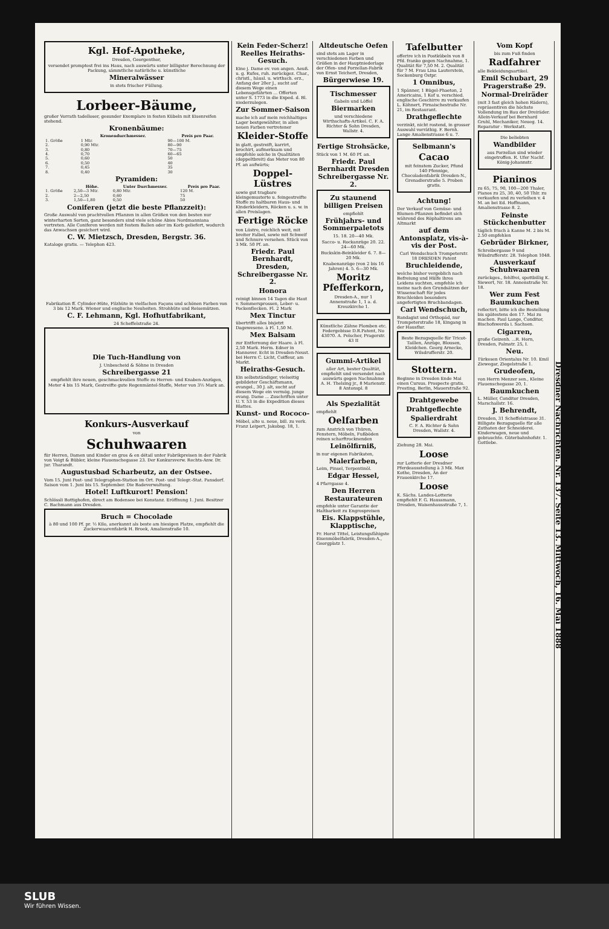Kgl. Hof-Apotheke,
Dresden, Georgenthor,
versendet promptest frei ins Haus, nach auswärts unter billigster Berechnung der Packung, sämmtliche natürliche u. künstliche
Mineralwässer
in stets frischer Füllung.
Lorbeer-Bäume,
großer Vorrath tadelloser, gesunder Exemplare in festen Kübeln mit Eisenreifen stehend.
Kronenbäume:
| | Kronendurchmesser. | Preis pro Paar. |
| --- | --- | --- |
| 1. Größe | 1 Mtr. | 90—100 M. |
| 2. | 0,90 Mtr. | 80—90 |
| 3. | 0,80 | 70—75 |
| 4. | 0,70 | 60—65 |
| 5. | 0,60 | 50 |
| 6. | 0,50 | 40 |
| 7. | 0,45 | 35 |
| 8. | 0,40 | 30 |
Pyramiden:
| | Höhe. | Unter Durchmesser. | Preis pro Paar. |
| --- | --- | --- | --- |
| 1. Größe | 2,50—3 Mtr. | 0,80 Mtr. | 120 M. |
| 2. | 2—2,50 | 0,60 | 75 |
| 3. | 1,50—1,80 | 0,50 | 50 |
Coniferen (jetzt die beste Pflanzzeit):
Große Auswahl von prachtvollen Pflanzen in allen Größen von den besten nur winterharten Sorten, ganz besonders sind viele schöne Abies Nordmanniana vertreten. Alle Coniferen werden mit festem Ballen oder im Korb geliefert, wodurch das Anwachsen gesichert wird.
C. W. Mietzsch, Dresden, Bergstr. 36.
Kataloge gratis. — Telephon 423.
Fabrikation ff. Cylinder-Hüte, Filzhüte in vielfachen Façons und schönen Farben von 3 bis 12 Mark. Wiener und englische Neuheiten. Strohhüte und Reisemützen.
C. F. Lehmann, Kgl. Hofhutfabrikant,
24 Scheffelstraße 24.
Die Tuch-Handlung von
J. Unbescheid & Söhne in Dresden
Schreibergasse 21
empfiehlt ihre neuen, geschmackvollen Stoffe zu Herren- und Knaben-Anzügen, Meter 4 bis 15 Mark, Gestreifte gute Regenmäntel-Stoffe, Meter von 3½ Mark an.
Konkurs-Ausverkauf
von
Schuhwaaren
für Herren, Damen und Kinder en gros & en détail unter Fabrikpreisen in der Fabrik von Voigt & Bübler, kleine Plauenschegasse 23. Der Konkursverw. Rechts-Anw. Dr. jur. Tharandt.
Augustusbad Scharbeutz, an der Ostsee.
Vom 15. Juni Post- und Telegraphen-Station im Ort. Post- und Telegr.-Stat. Pansdorf. Saison vom 1. Juni bis 15. September. Die Badeverwaltung.
Hotel! Luftkurort! Pension!
Schlössli Bottighofen, direct am Bodensee bei Konstanz. Eröffnung 1. Juni. Besitzer C. Bachmann aus Dresden.
Bruch = Chocolade
à 80 und 100 Pf. pr. ½ Kilo, anerkannt als beste am hiesigen Platze, empfiehlt die Zuckerwaarenfabrik H. Broek, Amalienstraße 10.
Kein Feder-Scherz! Reelles Heiraths-Gesuch.
Eine j. Dame ev. von angen. Aeuß. u. g. Rufes, ruh. zurückgez. Char., christl., häusl. u. wirthsch. erz., Anfang der 20er J., sucht auf diesem Wege einen Lebensgefährten ... Offerten unter S. 1773 in die Exped. d. Bl. niederzulegen.
Zur Sommer-Saison
mache ich auf mein reichhaltiges Lager bestgewählter, in allen neuen Farben vertretener
Kleider-Stoffe
in glatt, gestreift, karrirt, brochirt, aufmerksam und empfehle solche in Qualitäten (doppeltbreit) das Meter von 80 Pf. an aufwärts;
Doppel-Lüstres
sowie gut tragbare kleingemusterte u. feingestreifte Stoffe zu haltbaren Haus- und Kinderkleidern, Röcken u. s. w. in allen Preislagen.
Fertige Röcke
von Lüstre, reichlich weit, mit breiter Falbel, sowie mit Schweif und Schnure versehen. Stück von 3 Mk. 50 Pf. an.
Friedr. Paul Bernhardt, Dresden, Schreibergasse Nr. 2.
Honora
reinigt binnen 14 Tagen die Haut v. Sommersprossen, Leber- u. Pockenflecken. Fl. 2 Mark
Mex Tinctur
übertrifft alles bisjetzt Dagewesene. à Fl. 1,50 M.
Mex Balsam
zur Entfernung der Haare. à Fl. 2,50 Mark. Herm. Edner in Hannover. Echt in Dresden-Neust. bei Herrn C. Licht, Coiffeur, am Markt.
Heiraths-Gesuch.
Ein selbstständiger, vielseitig gebildeter Geschäftsmann, evangel., 30 J. alt, sucht auf diesem Wege ein vermög. junge evang. Dame ... Zuschriften unter U. Y. 53 in die Expedition dieses Blattes.
Kunst- und Rococo-
Möbel, alte u. neue, bill. zu verk. Franz Leipert, Jakobsg. 18, 1.
Altdeutsche Oefen
sind stets am Lager in verschiedenen Farben und Größen in der Hauptniederlage der Ofen- und Porzellan-Fabrik von Ernst Teichert, Dresden,
Bürgerwiese 19.
Tischmesser
Gabeln und Löffel
Biermarken
und verschiedene Wirthschafts-Artikel. C. F. A. Richter & Sohn Dresden, Wallstr. 4.
Fertige Strohsäcke,
Stück von 1 M. 60 Pf. an.
Friedr. Paul Bernhardt Dresden Schreibergasse Nr. 2.
Zu staunend billigen Preisen
empfiehlt
Frühjahrs- und Sommerpaletots
15. 18. 20—40 Mk.
Sacco- u. Rockanzüge 20. 22. 24—60 Mk.
Buckskin-Beinkleider 6. 7. 8—20 Mk.
Knabenanzüge (von 2 bis 16 Jahren) 4. 5. 6—30 Mk.
Moritz Pfefferkorn,
Dresden-A., nur 1 Annenstraße 1, 1 a. d. Kreuzkirche 1.
Künstliche Zähne Plomben etc. Federgebisse D.R.Patent, No 43070. A. Pelscher, Pragerstr. 43 II
Gummi-Artikel
aller Art, bester Qualität, empfiehlt und versendet nach auswärts gegen Nachnahme A. H. Thelsing jr., 8 Marienstr. 8 Antonspl. 8
Als Spezialität
empfiehlt
Oelfarben
zum Anstrich von Thüren, Fenstern, Möbeln, Fußböden reinen scharftrocknenden
Leinölfirniß,
in nur eigenen Fabrikaten,
Malerfarben,
Leim, Pinsel, Terpentinöl.
Edgar Hessel,
4 Pfarrgasse 4.
Den Herren Restaurateuren
empfehle unter Garantie der Haltbarkeit zu Engrospreisen
Eis. Klappstühle, Klapptische,
Fr. Horst Tittel, Leistungsfähigste Eisenmöbelfabrik, Dresden-A., Georgplatz 1.
Tafelbutter
offerire ich in Postkübeln von 8 Pfd. franko gegen Nachnahme, 1. Qualität für 7,50 M. 2. Qualität für 7 M. Frau Lina Lauterstein, Seckenburg Ostpr.
1 Omnibus,
1 Spänner, 1 Bügel-Phaeton, 2 Americains, 1 Kof u. verschied. englische Geschirre zu verkaufen L. Köhnert, Pirnaischestraße Nr. 21, im Restaurant.
Drathgeflechte
verzinkt, nicht rostend, in grosser Auswahl vorräthig. F. Bernh. Lange Amalienstrasse 6 u. 7.
Selbmann's
Cacao
mit feinstem Zucker, Pfund 140 Pfennige, Chocoladenfabrik Dresden-N., Grenadierstraße 5. Proben gratis.
Achtung!
Der Verkauf von Gemüse- und Blumen-Pflanzen befindet sich während des Röphaltirens am Altmarkt
auf dem Antonsplatz, vis-à-vis der Post.
Carl Wendschuch Trompeterstr. 18 DRESDEN Patent
Bruchleidende,
welche bisher vergeblich nach Befreiung und Hülfe ihres Leidens suchten, empfehle ich meine nach den Grundsätzen der Wissenschaft für jedes Bruchleiden besonders angefertigten Bruchbandagen.
Carl Wendschuch,
Bandagist und Orthopäd, nur Trompeterstraße 18, Eingang in der Hausflur.
Beste Bezugsquelle für Tricot-Taillen, Anzüge, Blousen, Kleidchen. Georg Arnecke, Wilsdrufferstr. 20.
Stottern.
Beginne in Dresden Ende Mai einen Cursus. Prospecte gratis. Presting, Berlin, Mauerstraße 92.
Drahtgewebe
Drahtgeflechte
Spalierdraht
C. F. A. Richter & Sohn Dresden, Wallstr. 4.
Ziehung 28. Mai.
Loose
zur Lotterie der Dresdner Pferdeausstellung à 3 Mk. Max Kothe, Dresden, An der Frauenkirche 17.
Loose
K. Sächs. Landes-Lotterie empfiehlt F. G. Haussmann, Dresden, Waisenhausstraße 7, 1.
Vom Kopf
bis zum Fuß finden
Radfahrer
alle Bekleidungsartikel.
Emil Schubart, 29 Pragerstraße 29.
Normal-Dreiräder
(mit 3 fast gleich hohen Rädern), repräsentiren die höchste Vollendung im Bau der Dreiräder. Allein-Verkauf bei Bernhard Gruhl, Mechaniker, Neueg. 14. Reparatur - Werkstatt.
Die beliebten
Wandbilder
aus Porzellan sind wieder eingetroffen. R. Ufer Nachf. König-Johannstr.
Pianinos
zu 65, 75, 90, 100—200 Thaler, Pianos zu 25, 30, 40, 50 Thlr. zu verkaufen und zu verleihen v. 4 M. an bei Ed. Hoffmann, Amalienstrasse 8. 2.
Feinste Stückchenbutter
täglich frisch à Kanne M. 2 bis M. 2.50 empfehlen
Gebrüder Birkner,
Schreibergasse 9 und Wilsdrufferstr. 28. Telephon 1048.
Ausverkauf Schuhwaaren
zurückges., fehlfrei, spottbillig K. Siewert, Nr. 18. Annenstraße Nr. 18.
Wer zum Fest Baumkuchen
reflectirt, bitte ich die Bestellung bis spätestens den 17. Mai zu machen. Paul Lange, Conditor, Bischofswerda i. Sachsen.
Cigarren,
große Geizenh. ...R. Horn, Dresden, Palmstr. 25, I.
Neu.
Türkesen Orientalus Nr. 10. Emil Ziewegar, Ziegelstraße 1.
Grudeofen,
von Herrn Menzer sen., Kleine Plauenschegasse 20, 1.
Baumkuchen
L. Müller, Conditor Dresden, Marschallstr. 16.
J. Behrendt,
Dresden, 31 Scheffelstrasse 31. Billigste Bezugsquelle für alle Zuthaten der Schneiderei. Kinderwagen, neue und gebrauchte. Güterbahnhofstr. 1. Gottlebe.
Dresdner Nachrichten. Nr. 137. Seite 13. Mittwoch, 16. Mai 1888
SLUB
Wir führen Wissen.